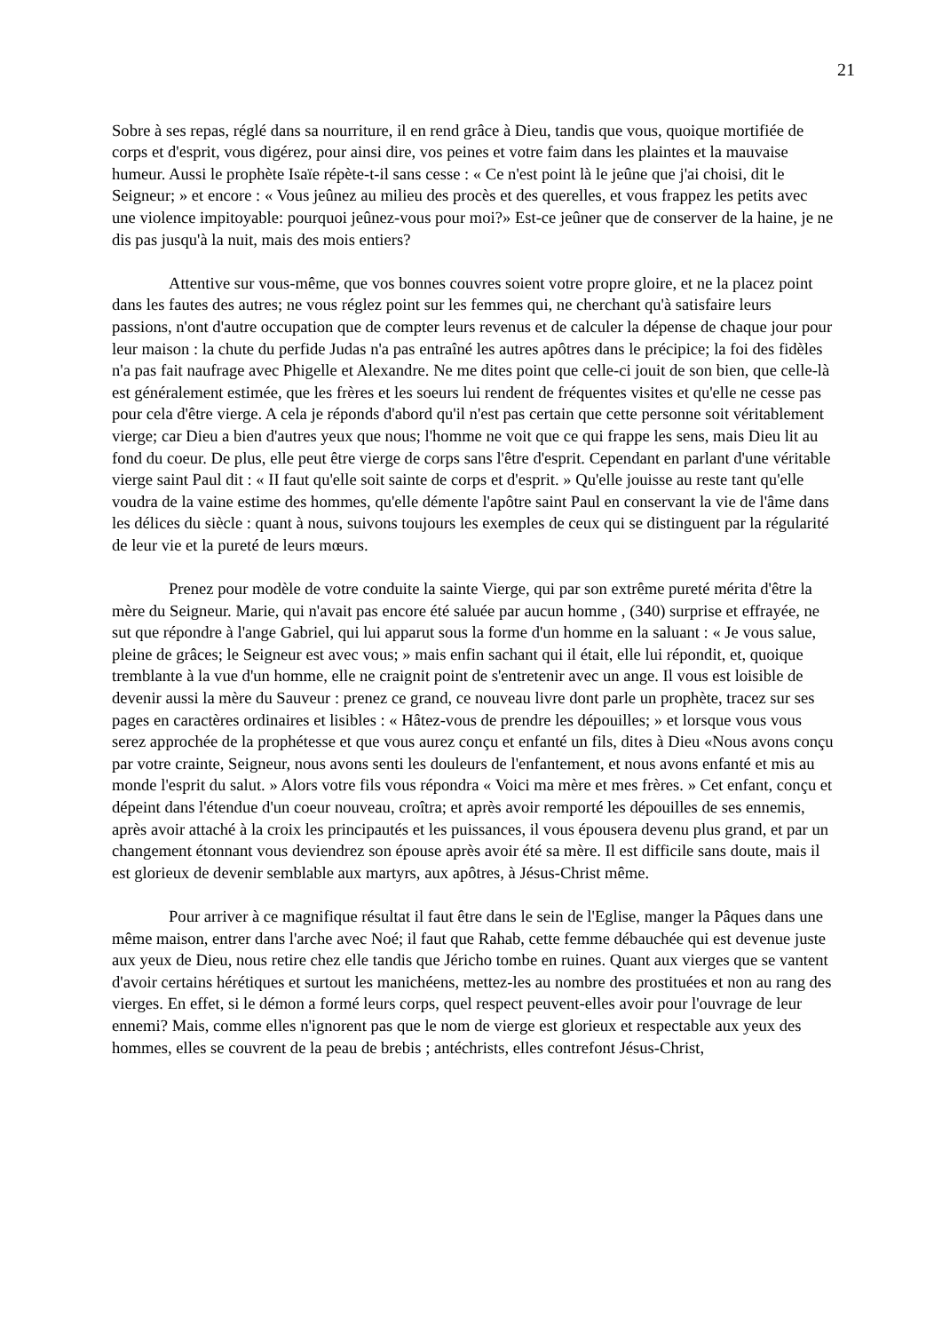21
Sobre à ses repas, réglé dans sa nourriture, il en rend grâce à Dieu, tandis que vous, quoique mortifiée de corps et d'esprit, vous digérez, pour ainsi dire, vos peines et votre faim dans les plaintes et la mauvaise humeur. Aussi le prophète Isaïe répète-t-il sans cesse : « Ce n'est point là le jeûne que j'ai choisi, dit le Seigneur; » et encore : « Vous jeûnez au milieu des procès et des querelles, et vous frappez les petits avec une violence impitoyable: pourquoi jeûnez-vous pour moi?» Est-ce jeûner que de conserver de la haine, je ne dis pas jusqu'à la nuit, mais des mois entiers?
Attentive sur vous-même, que vos bonnes couvres soient votre propre gloire, et ne la placez point dans les fautes des autres; ne vous réglez point sur les femmes qui, ne cherchant qu'à satisfaire leurs passions, n'ont d'autre occupation que de compter leurs revenus et de calculer la dépense de chaque jour pour leur maison : la chute du perfide Judas n'a pas entraîné les autres apôtres dans le précipice; la foi des fidèles n'a pas fait naufrage avec Phigelle et Alexandre. Ne me dites point que celle-ci jouit de son bien, que celle-là est généralement estimée, que les frères et les soeurs lui rendent de fréquentes visites et qu'elle ne cesse pas pour cela d'être vierge. A cela je réponds d'abord qu'il n'est pas certain que cette personne soit véritablement vierge; car Dieu a bien d'autres yeux que nous; l'homme ne voit que ce qui frappe les sens, mais Dieu lit au fond du coeur. De plus, elle peut être vierge de corps sans l'être d'esprit. Cependant en parlant d'une véritable vierge saint Paul dit : « II faut qu'elle soit sainte de corps et d'esprit. » Qu'elle jouisse au reste tant qu'elle voudra de la vaine estime des hommes, qu'elle démente l'apôtre saint Paul en conservant la vie de l'âme dans les délices du siècle : quant à nous, suivons toujours les exemples de ceux qui se distinguent par la régularité de leur vie et la pureté de leurs mœurs.
Prenez pour modèle de votre conduite la sainte Vierge, qui par son extrême pureté mérita d'être la mère du Seigneur. Marie, qui n'avait pas encore été saluée par aucun homme , (340) surprise et effrayée, ne sut que répondre à l'ange Gabriel, qui lui apparut sous la forme d'un homme en la saluant : « Je vous salue, pleine de grâces; le Seigneur est avec vous; » mais enfin sachant qui il était, elle lui répondit, et, quoique tremblante à la vue d'un homme, elle ne craignit point de s'entretenir avec un ange. Il vous est loisible de devenir aussi la mère du Sauveur : prenez ce grand, ce nouveau livre dont parle un prophète, tracez sur ses pages en caractères ordinaires et lisibles : « Hâtez-vous de prendre les dépouilles; » et lorsque vous vous serez approchée de la prophétesse et que vous aurez conçu et enfanté un fils, dites à Dieu «Nous avons conçu par votre crainte, Seigneur, nous avons senti les douleurs de l'enfantement, et nous avons enfanté et mis au monde l'esprit du salut. » Alors votre fils vous répondra « Voici ma mère et mes frères. » Cet enfant, conçu et dépeint dans l'étendue d'un coeur nouveau, croîtra; et après avoir remporté les dépouilles de ses ennemis, après avoir attaché à la croix les principautés et les puissances, il vous épousera devenu plus grand, et par un changement étonnant vous deviendrez son épouse après avoir été sa mère. Il est difficile sans doute, mais il est glorieux de devenir semblable aux martyrs, aux apôtres, à Jésus-Christ même.
Pour arriver à ce magnifique résultat il faut être dans le sein de l'Eglise, manger la Pâques dans une même maison, entrer dans l'arche avec Noé; il faut que Rahab, cette femme débauchée qui est devenue juste aux yeux de Dieu, nous retire chez elle tandis que Jéricho tombe en ruines. Quant aux vierges que se vantent d'avoir certains hérétiques et surtout les manichéens, mettez-les au nombre des prostituées et non au rang des vierges. En effet, si le démon a formé leurs corps, quel respect peuvent-elles avoir pour l'ouvrage de leur ennemi? Mais, comme elles n'ignorent pas que le nom de vierge est glorieux et respectable aux yeux des hommes, elles se couvrent de la peau de brebis ; antéchrists, elles contrefont Jésus-Christ,